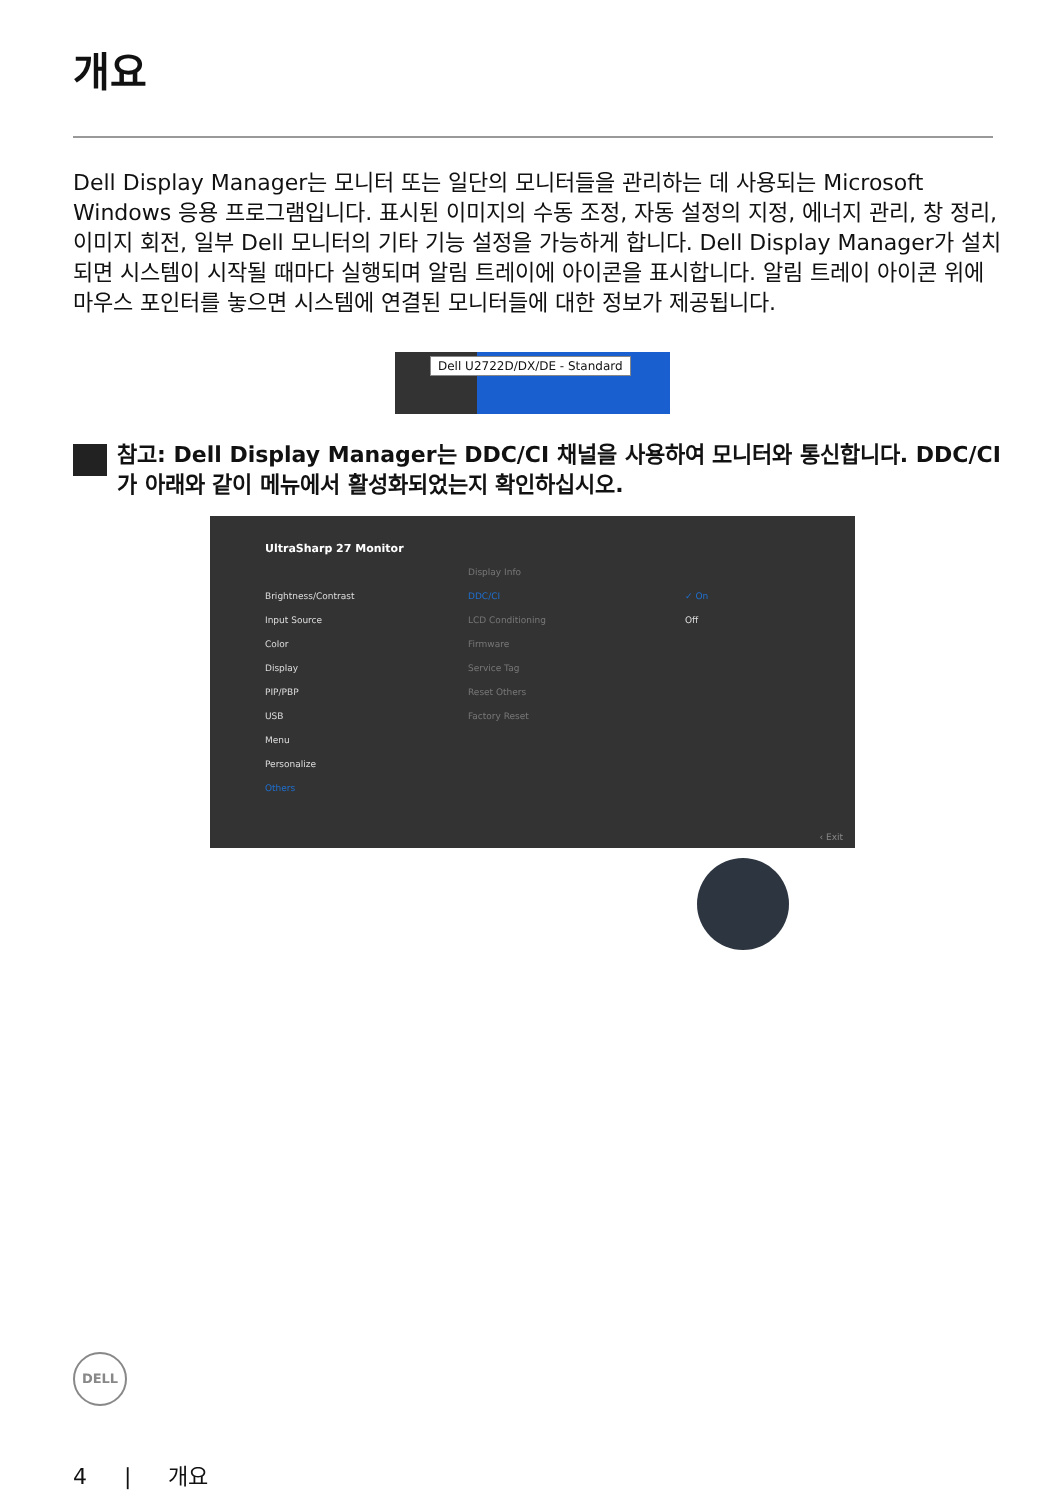개요
Dell Display Manager는 모니터 또는 일단의 모니터들을 관리하는 데 사용되는 Microsoft Windows 응용 프로그램입니다. 표시된 이미지의 수동 조정, 자동 설정의 지정, 에너지 관리, 창 정리, 이미지 회전, 일부 Dell 모니터의 기타 기능 설정을 가능하게 합니다. Dell Display Manager가 설치되면 시스템이 시작될 때마다 실행되며 알림 트레이에 아이콘을 표시합니다. 알림 트레이 아이콘 위에 마우스 포인터를 놓으면 시스템에 연결된 모니터들에 대한 정보가 제공됩니다.
Dell U2722D/DX/DE - Standard
참고: Dell Display Manager는 DDC/CI 채널을 사용하여 모니터와 통신합니다. DDC/CI가 아래와 같이 메뉴에서 활성화되었는지 확인하십시오.
UltraSharp 27 Monitor
Brightness/Contrast
Input Source
Color
Display
PIP/PBP
USB
Menu
Personalize
Others
DDC/CI
LCD Conditioning
Firmware
Service Tag
Reset Others
Factory Reset
Display Info
✓ On
Off
‹ Exit
DELL
4 | 개요